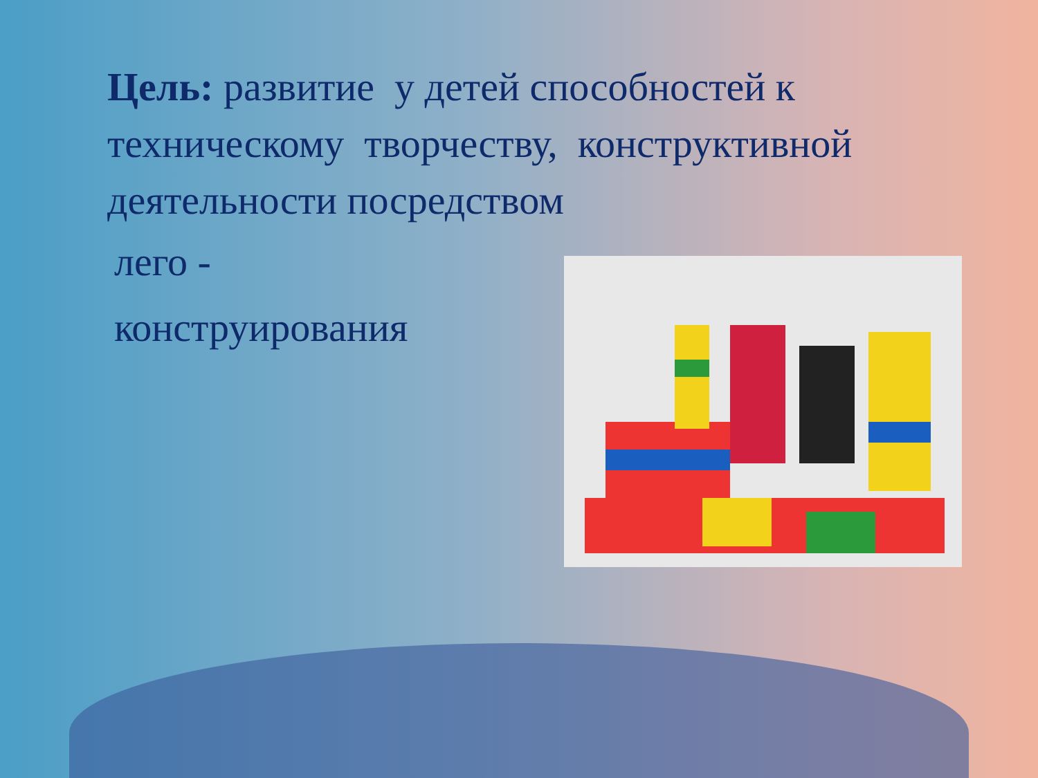Цель: развитие у детей способностей к техническому творчеству, конструктивной деятельности посредством
лего -
конструирования